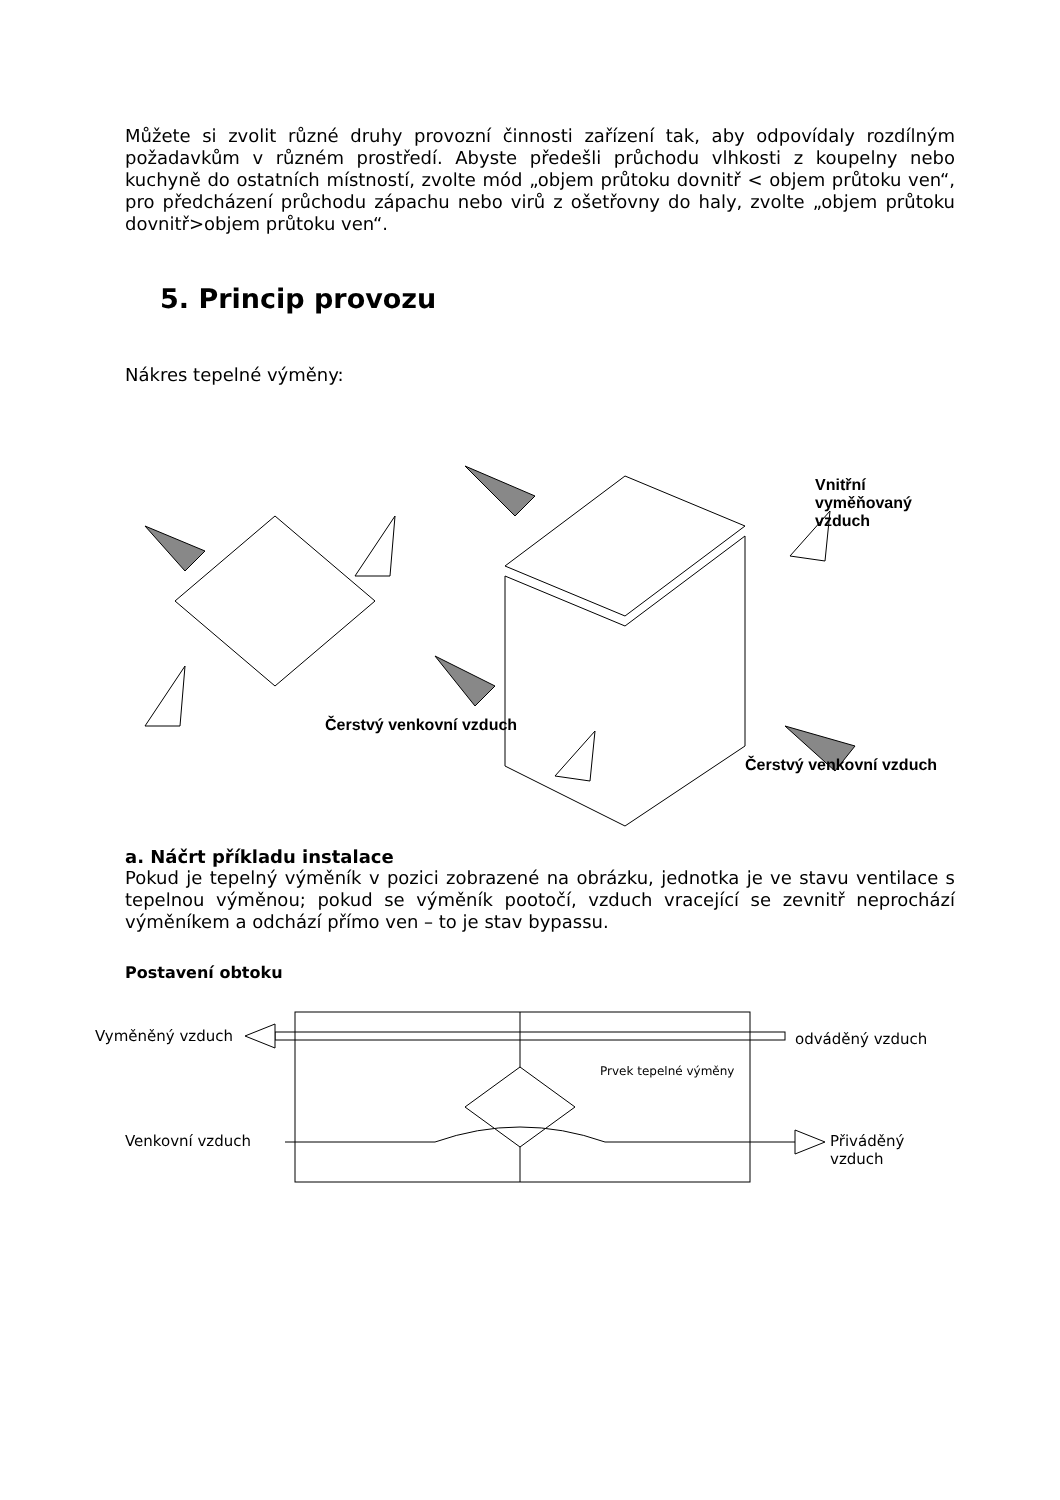Můžete si zvolit různé druhy provozní činnosti zařízení tak, aby odpovídaly rozdílným požadavkům v různém prostředí. Abyste předešli průchodu vlhkosti z koupelny nebo kuchyně do ostatních místností, zvolte mód „objem průtoku dovnitř < objem průtoku ven“, pro předcházení průchodu zápachu nebo virů z ošetřovny do haly, zvolte „objem průtoku dovnitř>objem průtoku ven“.
5. Princip provozu
Nákres tepelné výměny:
Čerstvý venkovní vzduch
Čerstvý venkovní vzduch
Vnitřní vyměňovaný vzduch
a. Náčrt příkladu instalace
Pokud je tepelný výměník v pozici zobrazené na obrázku, jednotka je ve stavu ventilace s tepelnou výměnou; pokud se výměník pootočí, vzduch vracející se zevnitř neprochází výměníkem a odchází přímo ven – to je stav bypassu.
Postavení obtoku
Vyměněný vzduch odváděný vzduch
Prvek tepelné výměny
Venkovní vzduch Přiváděný vzduch